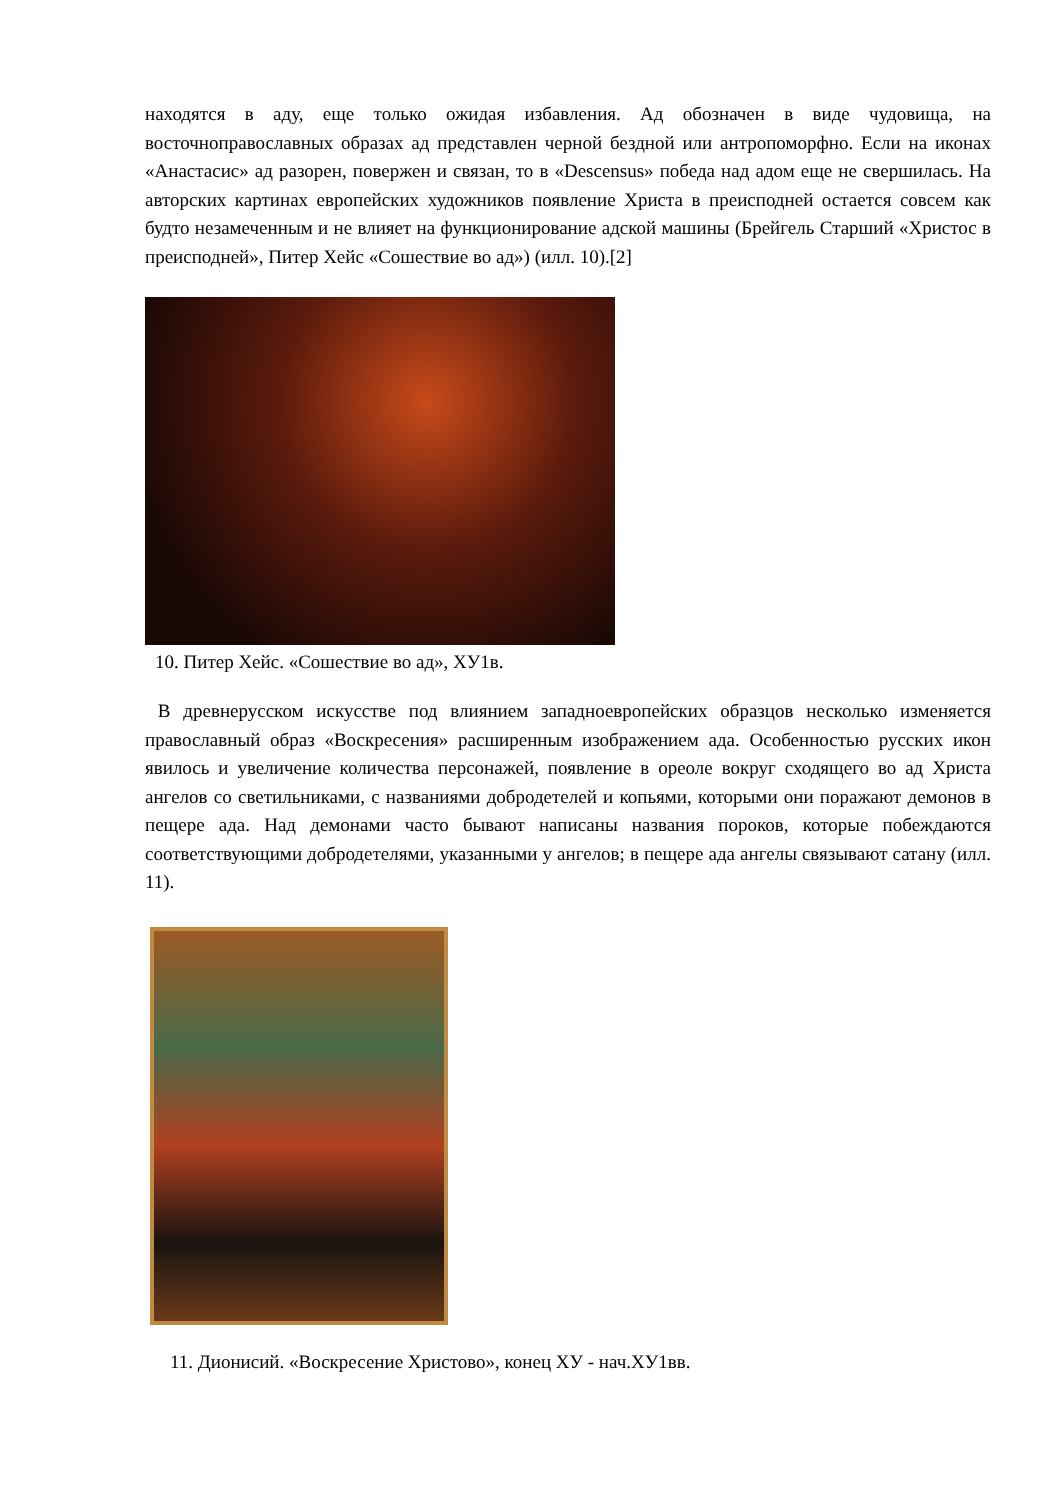находятся в аду, еще только ожидая избавления. Ад обозначен в виде чудовища, на восточноправославных образах ад представлен черной бездной или антропоморфно. Если на иконах «Анастасис» ад разорен, повержен и связан, то в «Descensus» победа над адом еще не свершилась. На авторских картинах европейских художников появление Христа в преисподней остается совсем как будто незамеченным и не влияет на функционирование адской машины (Брейгель Старший «Христос в преисподней», Питер Хейс «Сошествие во ад») (илл. 10).[2]
10. Питер Хейс. «Сошествие во ад», ХУ1в.
В древнерусском искусстве под влиянием западноевропейских образцов несколько изменяется православный образ «Воскресения» расширенным изображением ада. Особенностью русских икон явилось и увеличение количества персонажей, появление в ореоле вокруг сходящего во ад Христа ангелов со светильниками, с названиями добродетелей и копьями, которыми они поражают демонов в пещере ада. Над демонами часто бывают написаны названия пороков, которые побеждаются соответствующими добродетелями, указанными у ангелов; в пещере ада ангелы связывают сатану (илл. 11).
11. Дионисий. «Воскресение Христово», конец ХУ - нач.ХУ1вв.